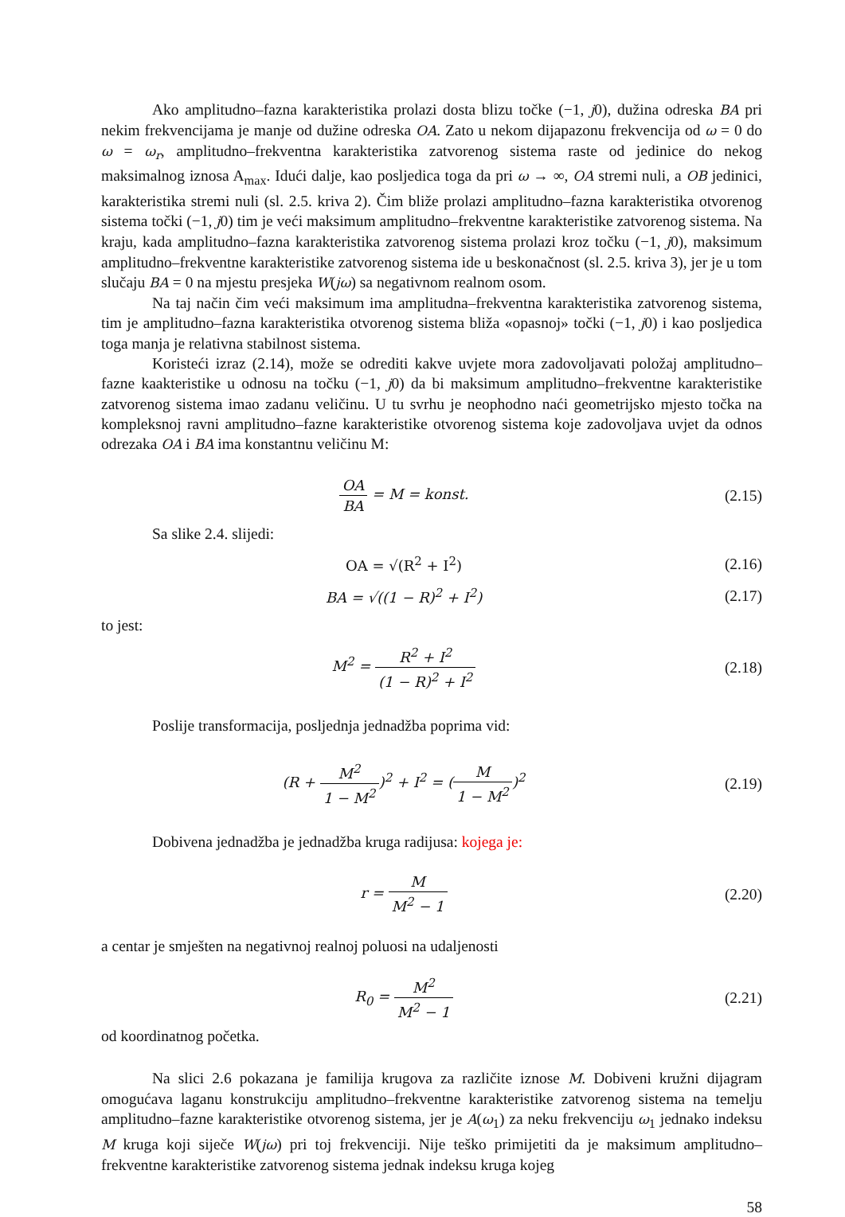Ako amplitudno–fazna karakteristika prolazi dosta blizu točke (−1, j0), dužina odreska BA pri nekim frekvencijama je manje od dužine odreska OA. Zato u nekom dijapazonu frekvencija od ω = 0 do ω = ω<sub>r</sub>, amplitudno–frekventna karakteristika zatvorenog sistema raste od jedinice do nekog maksimalnog iznosa A<sub>max</sub>. Idući dalje, kao posljedica toga da pri ω → ∞, OA stremi nuli, a OB jedinici, karakteristika stremi nuli (sl. 2.5. kriva 2). Čim bliže prolazi amplitudno–fazna karakteristika otvorenog sistema točki (−1, j0) tim je veći maksimum amplitudno–frekventne karakteristike zatvorenog sistema. Na kraju, kada amplitudno–fazna karakteristika zatvorenog sistema prolazi kroz točku (−1, j0), maksimum amplitudno–frekventne karakteristike zatvorenog sistema ide u beskonačnost (sl. 2.5. kriva 3), jer je u tom slučaju BA = 0 na mjestu presjeka W(jω) sa negativnom realnom osom.
Na taj način čim veći maksimum ima amplitudna–frekventna karakteristika zatvorenog sistema, tim je amplitudno–fazna karakteristika otvorenog sistema bliža «opasnoj» točki (−1, j0) i kao posljedica toga manja je relativna stabilnost sistema.
Koristeći izraz (2.14), može se odrediti kakve uvjete mora zadovoljavati položaj amplitudno–fazne kaakteristike u odnosu na točku (−1, j0) da bi maksimum amplitudno–frekventne karakteristike zatvorenog sistema imao zadanu veličinu. U tu svrhu je neophodno naći geometrijsko mjesto točka na kompleksnoj ravni amplitudno–fazne karakteristike otvorenog sistema koje zadovoljava uvjet da odnos odrezaka OA i BA ima konstantnu veličinu M:
OA BA = M = konst.
(2.15)
Sa slike 2.4. slijedi:
OA = √(R<sup>2</sup> + I<sup>2</sup>)
(2.16)
BA = √((1 − R)<sup>2</sup> + I<sup>2</sup>)
(2.17)
to jest:
M<sup>2</sup> = R<sup>2</sup> + I<sup>2</sup> (1 − R)<sup>2</sup> + I<sup>2</sup>
(2.18)
Poslije transformacija, posljednja jednadžba poprima vid:
(R + M<sup>2</sup> 1 − M<sup>2</sup>)<sup>2</sup> + I<sup>2</sup> = (M 1 − M<sup>2</sup>)<sup>2</sup>
(2.19)
Dobivena jednadžba je jednadžba kruga radijusa: kojega je:
r = M M<sup>2</sup> − 1
(2.20)
a centar je smješten na negativnoj realnoj poluosi na udaljenosti
R<sub>0</sub> = M<sup>2</sup> M<sup>2</sup> − 1
(2.21)
od koordinatnog početka.
Na slici 2.6 pokazana je familija krugova za različite iznose M. Dobiveni kružni dijagram omogućava laganu konstrukciju amplitudno–frekventne karakteristike zatvorenog sistema na temelju amplitudno–fazne karakteristike otvorenog sistema, jer je A(ω<sub>1</sub>) za neku frekvenciju ω<sub>1</sub> jednako indeksu M kruga koji siječe W(jω) pri toj frekvenciji. Nije teško primijetiti da je maksimum amplitudno–frekventne karakteristike zatvorenog sistema jednak indeksu kruga kojeg
58